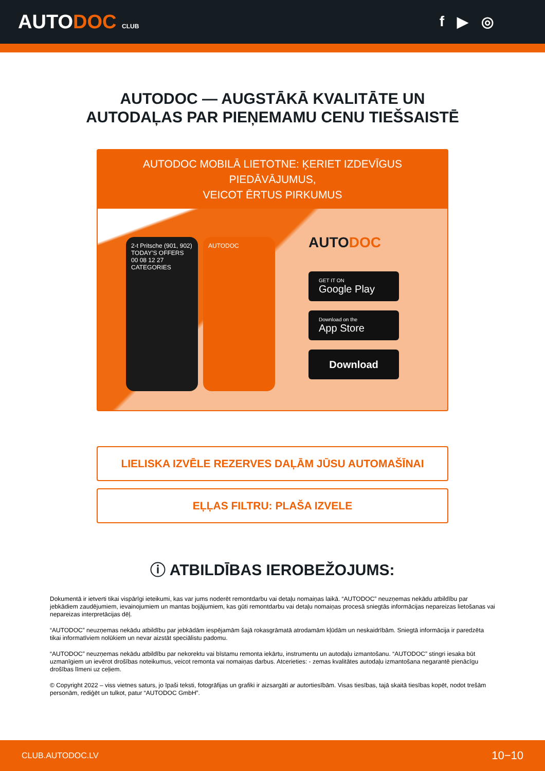AUTODOC CLUB
f ▶ ◎
AUTODOC — AUGSTĀKĀ KVALITĀTE UN
AUTODAĻAS PAR PIEŅEMAMU CENU TIEŠSAISTĒ
AUTODOC MOBILĀ LIETOTNE: ĶERIET IZDEVĪGUS PIEDĀVĀJUMUS,
VEICOT ĒRTUS PIRKUMUS
2-t Pritsche (901, 902)
TODAY'S OFFERS
00 08 12 27
CATEGORIES
AUTODOC
AUTODOC
GET IT ON
Google Play
Download on the
App Store
Download
LIELISKA IZVĒLE REZERVES DAĻĀM JŪSU AUTOMAŠĪNAI
EĻĻAS FILTRU: PLAŠA IZVELE
ⓘ ATBILDĪBAS IEROBEŽOJUMS:
Dokumentā ir ietverti tikai vispārīgi ieteikumi, kas var jums noderēt remontdarbu vai detaļu nomaiņas laikā. “AUTODOC” neuzņemas nekādu atbildību par jebkādiem zaudējumiem, ievainojumiem un mantas bojājumiem, kas gūti remontdarbu vai detaļu nomaiņas procesā sniegtās informācijas nepareizas lietošanas vai nepareizas interpretācijas dēļ.
“AUTODOC” neuzņemas nekādu atbildību par jebkādām iespējamām šajā rokasgrāmatā atrodamām kļūdām un neskaidrībām. Sniegtā informācija ir paredzēta tikai informatīviem nolūkiem un nevar aizstāt speciālistu padomu.
“AUTODOC” neuzņemas nekādu atbildību par nekorektu vai bīstamu remonta iekārtu, instrumentu un autodaļu izmantošanu. “AUTODOC” stingri iesaka būt uzmanīgiem un ievērot drošības noteikumus, veicot remonta vai nomaiņas darbus. Atcerieties: - zemas kvalitātes autodaļu izmantošana negarantē pienācīgu drošības līmeni uz ceļiem.
© Copyright 2022 – viss vietnes saturs, jo īpaši teksti, fotogrāfijas un grafiki ir aizsargāti ar autortiesībām. Visas tiesības, tajā skaitā tiesības kopēt, nodot trešām personām, rediģēt un tulkot, patur “AUTODOC GmbH”.
CLUB.AUTODOC.LV 10−10